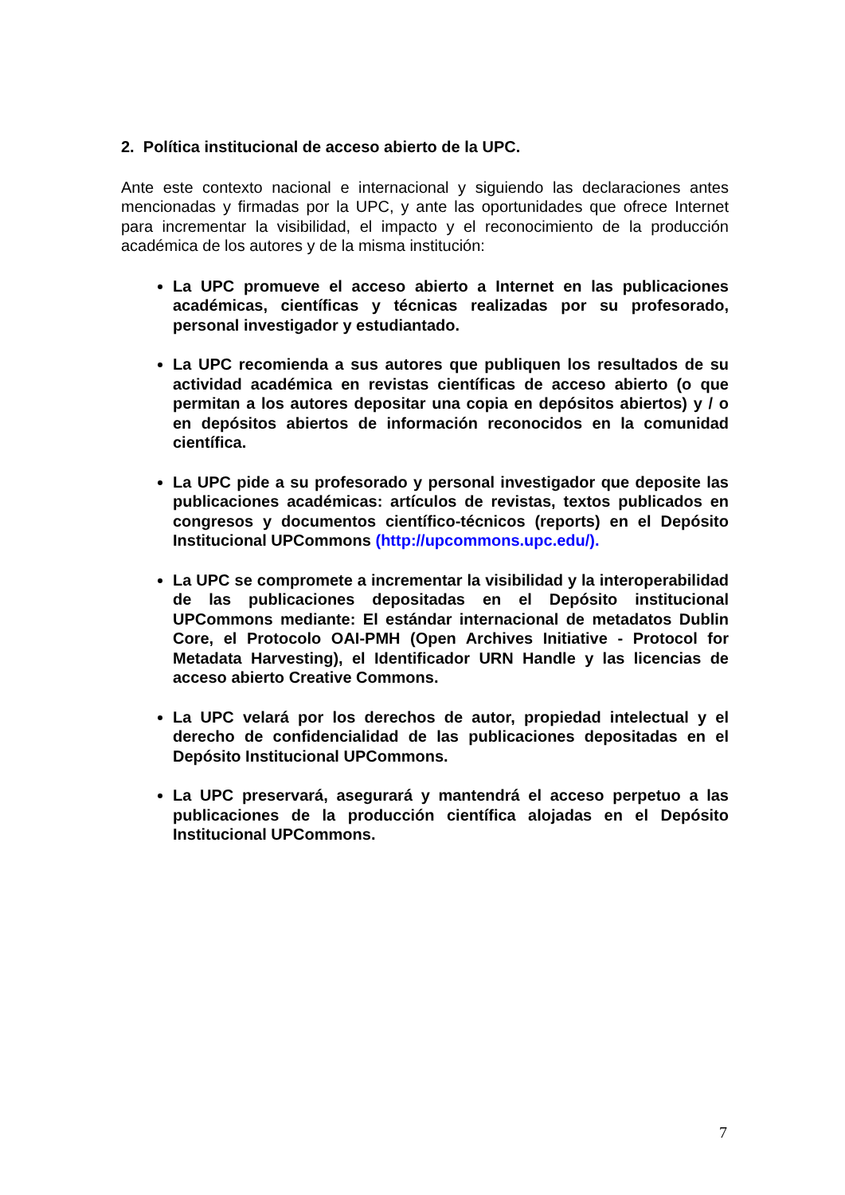2. Política institucional de acceso abierto de la UPC.
Ante este contexto nacional e internacional y siguiendo las declaraciones antes mencionadas y firmadas por la UPC, y ante las oportunidades que ofrece Internet para incrementar la visibilidad, el impacto y el reconocimiento de la producción académica de los autores y de la misma institución:
La UPC promueve el acceso abierto a Internet en las publicaciones académicas, científicas y técnicas realizadas por su profesorado, personal investigador y estudiantado.
La UPC recomienda a sus autores que publiquen los resultados de su actividad académica en revistas científicas de acceso abierto (o que permitan a los autores depositar una copia en depósitos abiertos) y / o en depósitos abiertos de información reconocidos en la comunidad científica.
La UPC pide a su profesorado y personal investigador que deposite las publicaciones académicas: artículos de revistas, textos publicados en congresos y documentos científico-técnicos (reports) en el Depósito Institucional UPCommons (http://upcommons.upc.edu/).
La UPC se compromete a incrementar la visibilidad y la interoperabilidad de las publicaciones depositadas en el Depósito institucional UPCommons mediante: El estándar internacional de metadatos Dublin Core, el Protocolo OAI-PMH (Open Archives Initiative - Protocol for Metadata Harvesting), el Identificador URN Handle y las licencias de acceso abierto Creative Commons.
La UPC velará por los derechos de autor, propiedad intelectual y el derecho de confidencialidad de las publicaciones depositadas en el Depósito Institucional UPCommons.
La UPC preservará, asegurará y mantendrá el acceso perpetuo a las publicaciones de la producción científica alojadas en el Depósito Institucional UPCommons.
7